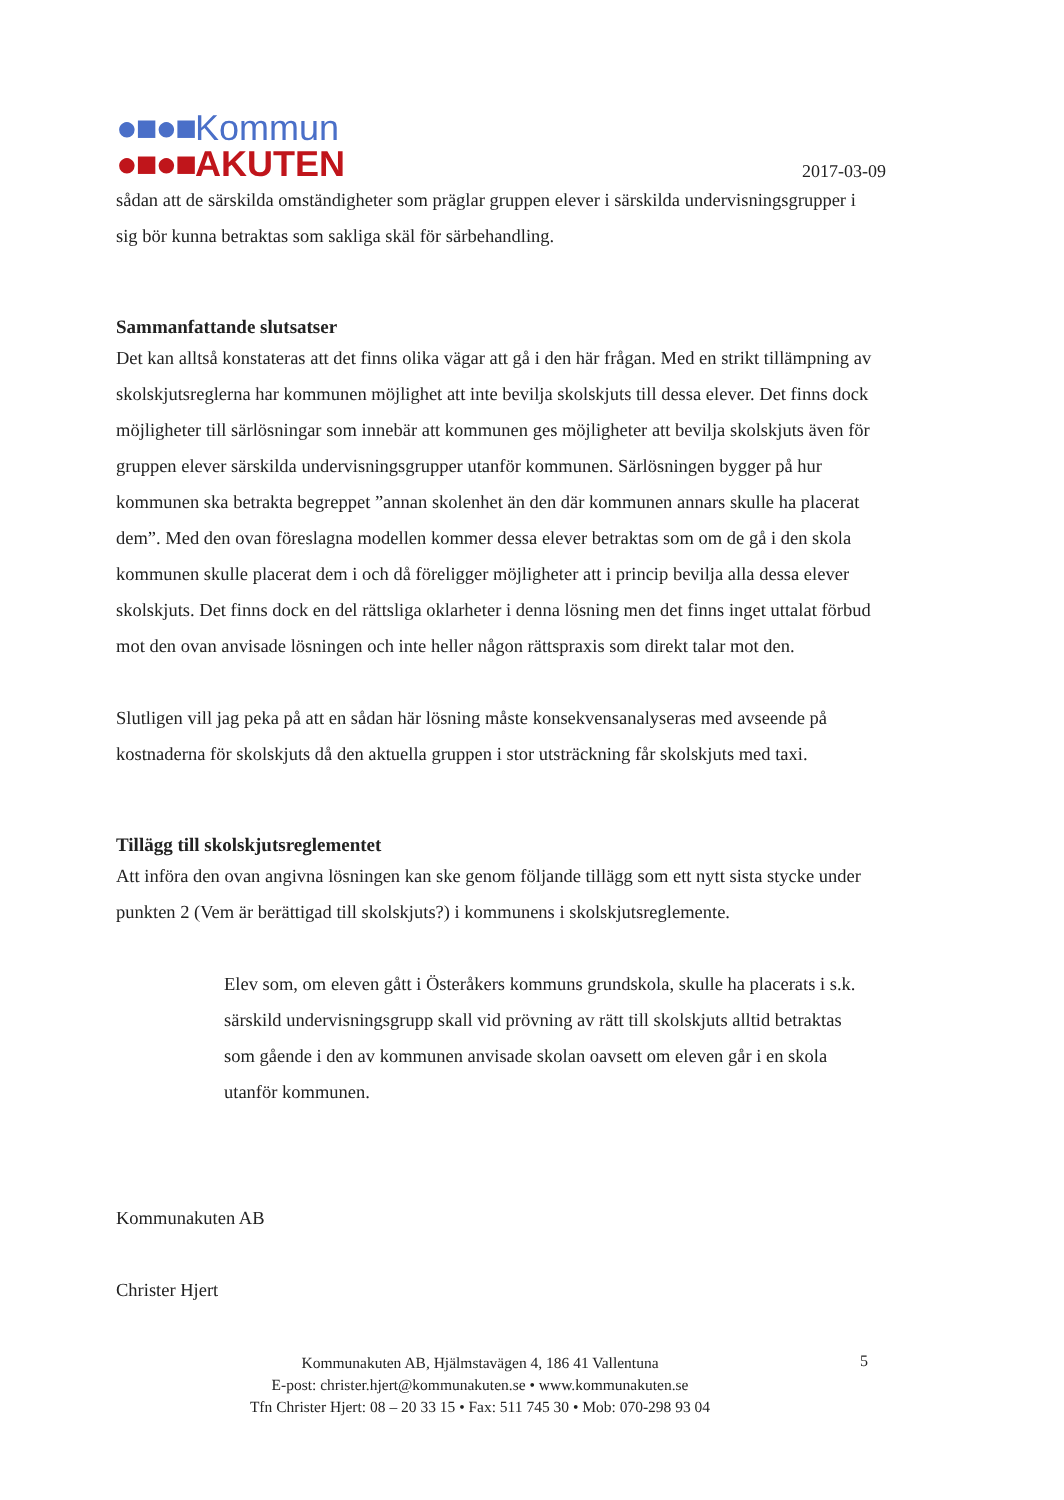●■●■Kommun
●■●■AKUTEN
2017-03-09
sådan att de särskilda omständigheter som präglar gruppen elever i särskilda undervisningsgrupper i sig bör kunna betraktas som sakliga skäl för särbehandling.
Sammanfattande slutsatser
Det kan alltså konstateras att det finns olika vägar att gå i den här frågan. Med en strikt tillämpning av skolskjutsreglerna har kommunen möjlighet att inte bevilja skolskjuts till dessa elever. Det finns dock möjligheter till särlösningar som innebär att kommunen ges möjligheter att bevilja skolskjuts även för gruppen elever särskilda undervisningsgrupper utanför kommunen. Särlösningen bygger på hur kommunen ska betrakta begreppet ”annan skolenhet än den där kommunen annars skulle ha placerat dem”. Med den ovan föreslagna modellen kommer dessa elever betraktas som om de gå i den skola kommunen skulle placerat dem i och då föreligger möjligheter att i princip bevilja alla dessa elever skolskjuts. Det finns dock en del rättsliga oklarheter i denna lösning men det finns inget uttalat förbud mot den ovan anvisade lösningen och inte heller någon rättspraxis som direkt talar mot den.
Slutligen vill jag peka på att en sådan här lösning måste konsekvensanalyseras med avseende på kostnaderna för skolskjuts då den aktuella gruppen i stor utsträckning får skolskjuts med taxi.
Tillägg till skolskjutsreglementet
Att införa den ovan angivna lösningen kan ske genom följande tillägg som ett nytt sista stycke under punkten 2 (Vem är berättigad till skolskjuts?) i kommunens i skolskjutsreglemente.
Elev som, om eleven gått i Österåkers kommuns grundskola, skulle ha placerats i s.k. särskild undervisningsgrupp skall vid prövning av rätt till skolskjuts alltid betraktas som gående i den av kommunen anvisade skolan oavsett om eleven går i en skola utanför kommunen.
Kommunakuten AB
Christer Hjert
Kommunakuten AB, Hjälmstavägen 4, 186 41 Vallentuna
E-post: christer.hjert@kommunakuten.se • www.kommunakuten.se
Tfn Christer Hjert: 08 – 20 33 15 • Fax: 511 745 30 • Mob: 070-298 93 04
5